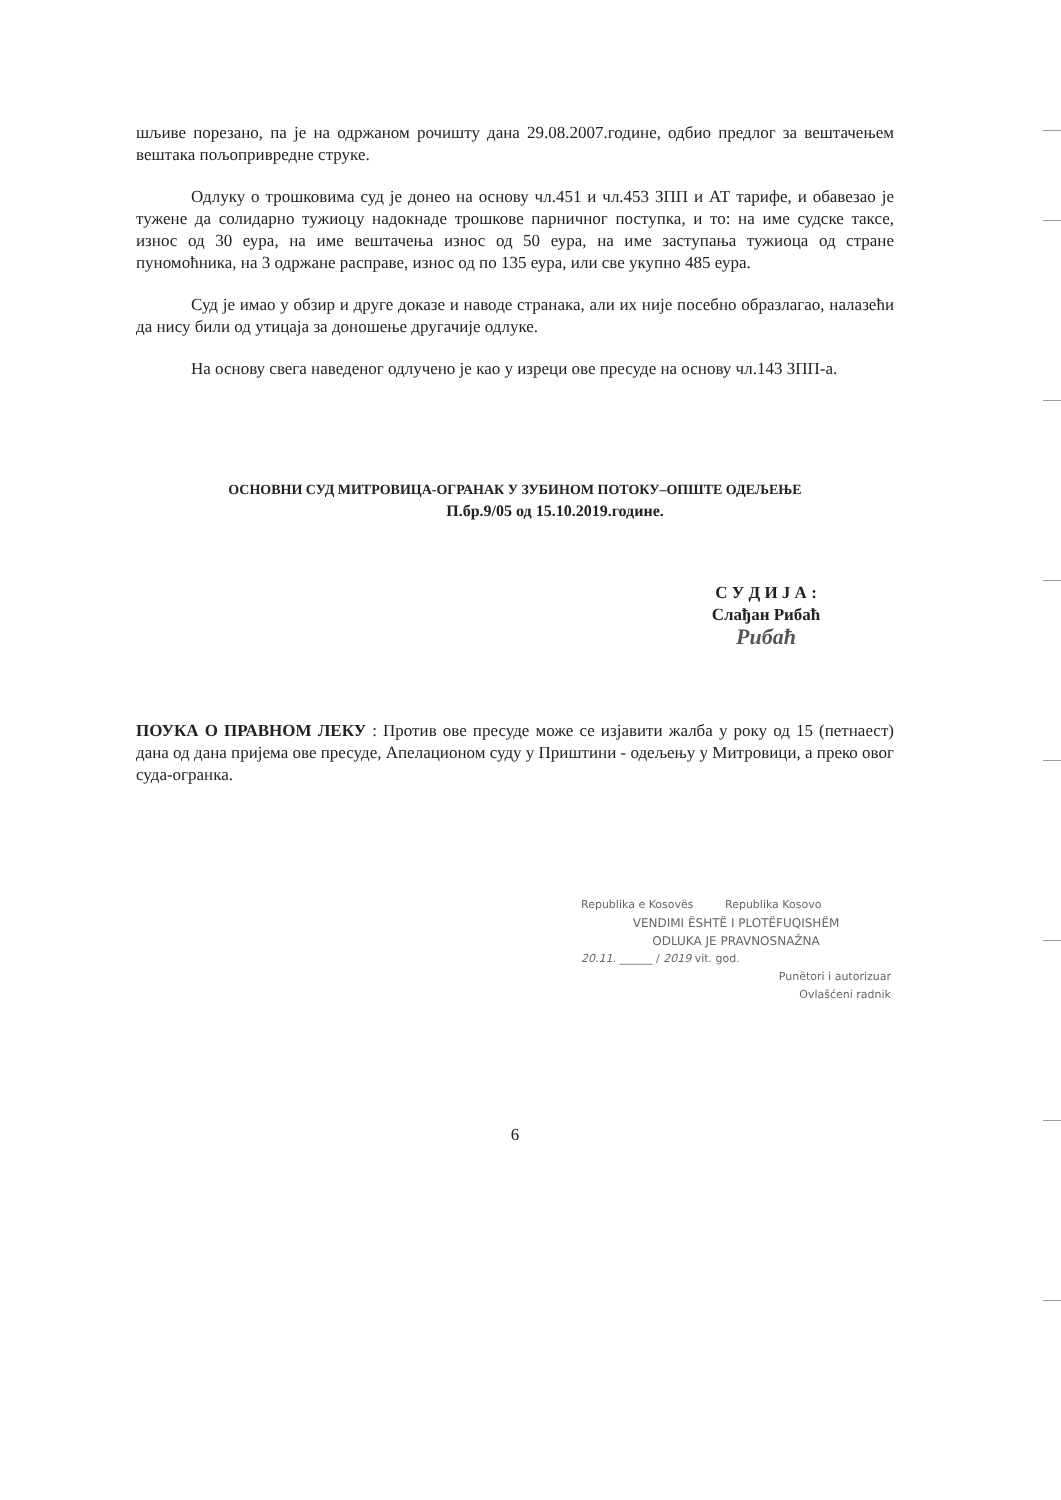шљиве порезано, па је на одржаном рочишту дана 29.08.2007.године, одбио предлог за вештачењем вештака пољопривредне струке.
Одлуку о трошковима суд је донео на основу чл.451 и чл.453 ЗПП и АТ тарифе, и обавезао је тужене да солидарно тужиоцу надокнаде трошкове парничног поступка, и то: на име судске таксе, износ од 30 еура, на име вештачења износ од 50 еура, на име заступања тужиоца од стране пуномоћника, на 3 одржане расправе, износ од по 135 еура, или све укупно 485 еура.
Суд је имао у обзир и друге доказе и наводе странака, али их није посебно образлагао, налазећи да нису били од утицаја за доношење другачије одлуке.
На основу свега наведеног одлучено је као у изреци ове пресуде на основу чл.143 ЗПП-а.
ОСНОВНИ СУД МИТРОВИЦА-ОГРАНАК У ЗУБИНОМ ПОТОКУ–ОПШТЕ ОДЕЉЕЊЕ
П.бр.9/05 од 15.10.2019.године.
С У Д И Ј А :
Слађан Рибаћ
Рибаћ
ПОУКА О ПРАВНОМ ЛЕКУ : Против ове пресуде може се изјавити жалба у року од 15 (петнаест) дана од дана пријема ове пресуде, Апелационом суду у Приштини - одељењу у Митровици, а преко овог суда-огранка.
Republika e Kosovës Republika Kosovo
VENDIMI ËSHTË I PLOTËFUQISHËM
ODLUKA JE PRAVNOSNAŽNA
20.11. ______ / 2019 vit. god.
Punëtori i autorizuar
Ovlašćeni radnik
6